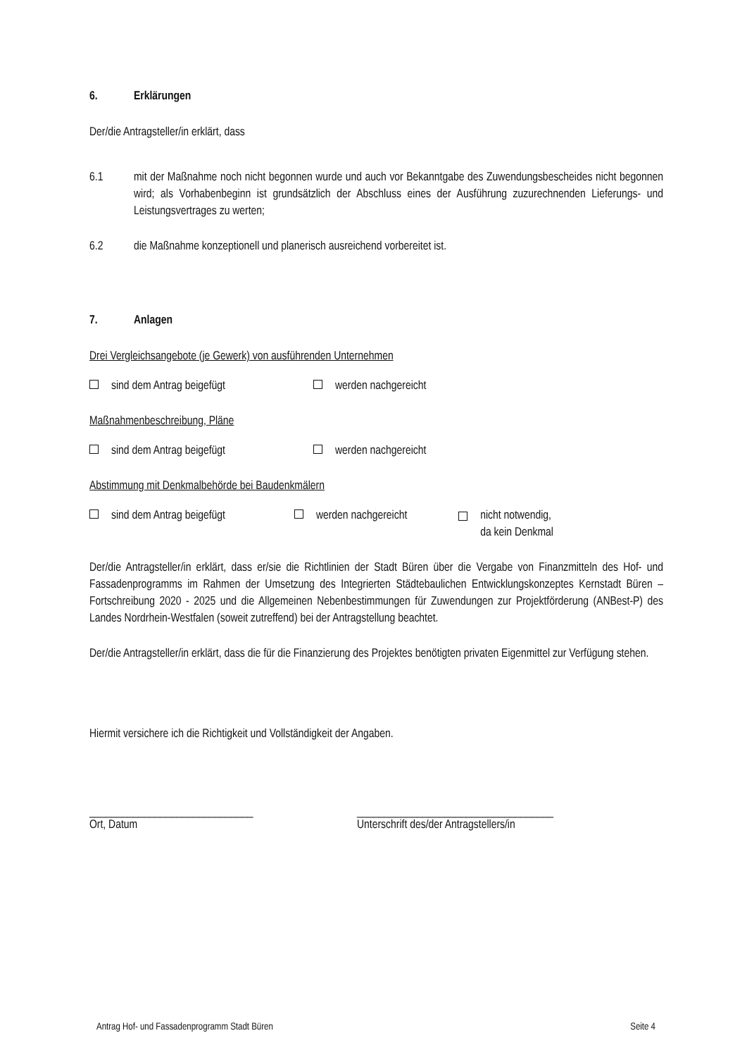6. Erklärungen
Der/die Antragsteller/in erklärt, dass
6.1 mit der Maßnahme noch nicht begonnen wurde und auch vor Bekanntgabe des Zuwendungsbescheides nicht begonnen wird; als Vorhabenbeginn ist grundsätzlich der Abschluss eines der Ausführung zuzurechnenden Lieferungs- und Leistungsvertrages zu werten;
6.2 die Maßnahme konzeptionell und planerisch ausreichend vorbereitet ist.
7. Anlagen
Drei Vergleichsangebote (je Gewerk) von ausführenden Unternehmen
sind dem Antrag beigefügt werden nachgereicht
Maßnahmenbeschreibung, Pläne
sind dem Antrag beigefügt werden nachgereicht
Abstimmung mit Denkmalbehörde bei Baudenkmälern
sind dem Antrag beigefügt werden nachgereicht nicht notwendig,
da kein Denkmal
Der/die Antragsteller/in erklärt, dass er/sie die Richtlinien der Stadt Büren über die Vergabe von Finanzmitteln des Hof- und Fassadenprogramms im Rahmen der Umsetzung des Integrierten Städtebaulichen Entwicklungskonzeptes Kernstadt Büren – Fortschreibung 2020 - 2025 und die Allgemeinen Nebenbestimmungen für Zuwendungen zur Projektförderung (ANBest-P) des Landes Nordrhein-Westfalen (soweit zutreffend) bei der Antragstellung beachtet.
Der/die Antragsteller/in erklärt, dass die für die Finanzierung des Projektes benötigten privaten Eigenmittel zur Verfügung stehen.
Hiermit versichere ich die Richtigkeit und Vollständigkeit der Angaben.
______________________________
Ort, Datum
____________________________________
Unterschrift des/der Antragstellers/in
Antrag Hof- und Fassadenprogramm Stadt Büren Seite 4